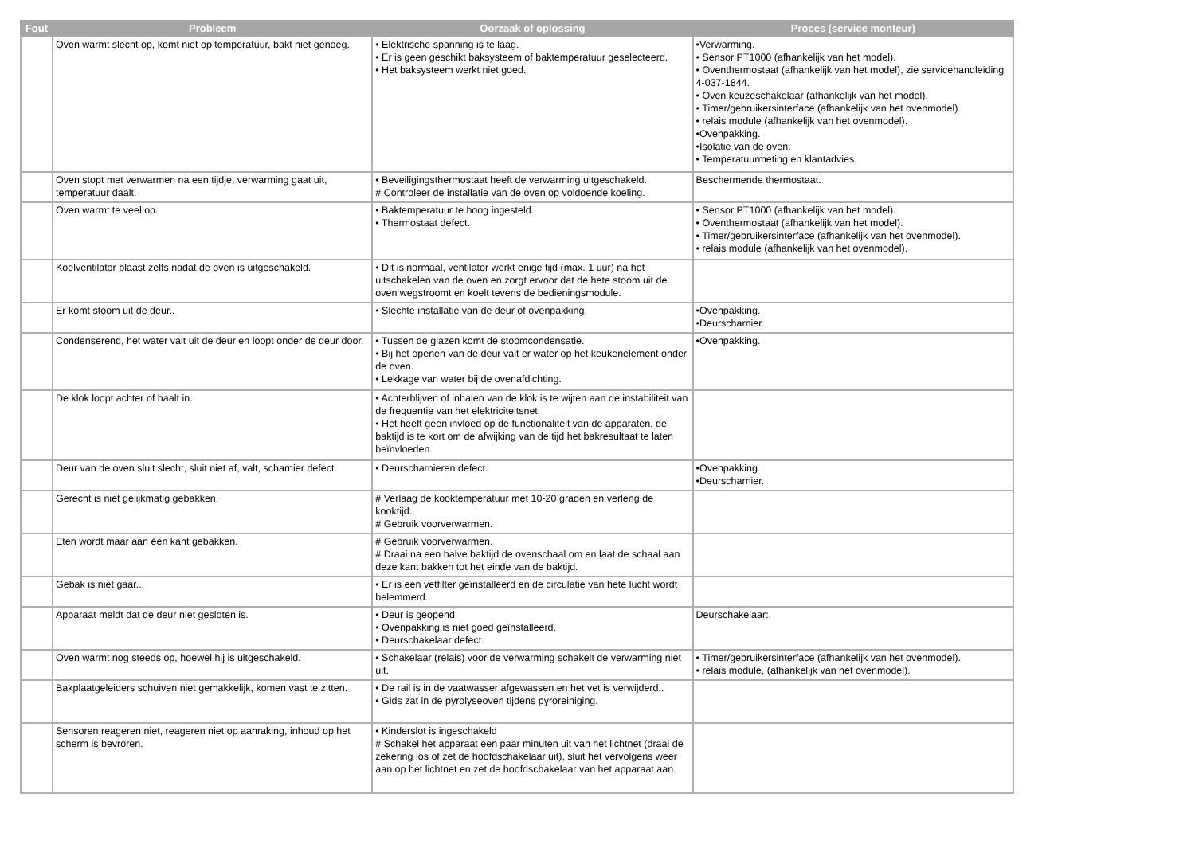| Fout | Probleem | Oorzaak of oplossing | Proces (service monteur) |
| --- | --- | --- | --- |
| | Oven warmt slecht op, komt niet op temperatuur, bakt niet genoeg. | • Elektrische spanning is te laag. • Er is geen geschikt baksysteem of baktemperatuur geselecteerd. • Het baksysteem werkt niet goed. | •Verwarming. • Sensor PT1000 (afhankelijk van het model). • Oventhermostaat (afhankelijk van het model), zie servicehandleiding 4-037-1844. • Oven keuzeschakelaar (afhankelijk van het model). • Timer/gebruikersinterface (afhankelijk van het ovenmodel). • relais module (afhankelijk van het ovenmodel). •Ovenpakking. •Isolatie van de oven. • Temperatuurmeting en klantadvies. |
| | Oven stopt met verwarmen na een tijdje, verwarming gaat uit, temperatuur daalt. | • Beveiligingsthermostaat heeft de verwarming uitgeschakeld. # Controleer de installatie van de oven op voldoende koeling. | Beschermende thermostaat. |
| | Oven warmt te veel op. | • Baktemperatuur te hoog ingesteld. • Thermostaat defect. | • Sensor PT1000 (afhankelijk van het model). • Oventhermostaat (afhankelijk van het model). • Timer/gebruikersinterface (afhankelijk van het ovenmodel). • relais module (afhankelijk van het ovenmodel). |
| | Koelventilator blaast zelfs nadat de oven is uitgeschakeld. | • Dit is normaal, ventilator werkt enige tijd (max. 1 uur) na het uitschakelen van de oven en zorgt ervoor dat de hete stoom uit de oven wegstroomt en koelt tevens de bedieningsmodule. | |
| | Er komt stoom uit de deur.. | • Slechte installatie van de deur of ovenpakking. | •Ovenpakking. •Deurscharnier. |
| | Condenserend, het water valt uit de deur en loopt onder de deur door. | • Tussen de glazen komt de stoomcondensatie. • Bij het openen van de deur valt er water op het keukenelement onder de oven. • Lekkage van water bij de ovenafdichting. | •Ovenpakking. |
| | De klok loopt achter of haalt in. | • Achterblijven of inhalen van de klok is te wijten aan de instabiliteit van de frequentie van het elektriciteitsnet. • Het heeft geen invloed op de functionaliteit van de apparaten, de baktijd is te kort om de afwijking van de tijd het bakresultaat te laten beïnvloeden. | |
| | Deur van de oven sluit slecht, sluit niet af, valt, scharnier defect. | • Deurscharnieren defect. | •Ovenpakking. •Deurscharnier. |
| | Gerecht is niet gelijkmatig gebakken. | # Verlaag de kooktemperatuur met 10-20 graden en verleng de kooktijd.. # Gebruik voorverwarmen. | |
| | Eten wordt maar aan één kant gebakken. | # Gebruik voorverwarmen. # Draai na een halve baktijd de ovenschaal om en laat de schaal aan deze kant bakken tot het einde van de baktijd. | |
| | Gebak is niet gaar.. | • Er is een vetfilter geïnstalleerd en de circulatie van hete lucht wordt belemmerd. | |
| | Apparaat meldt dat de deur niet gesloten is. | • Deur is geopend. • Ovenpakking is niet goed geïnstalleerd. • Deurschakelaar defect. | Deurschakelaar:. |
| | Oven warmt nog steeds op, hoewel hij is uitgeschakeld. | • Schakelaar (relais) voor de verwarming schakelt de verwarming niet uit. | • Timer/gebruikersinterface (afhankelijk van het ovenmodel). • relais module, (afhankelijk van het ovenmodel). |
| | Bakplaatgeleiders schuiven niet gemakkelijk, komen vast te zitten. | • De rail is in de vaatwasser afgewassen en het vet is verwijderd.. • Gids zat in de pyrolyseoven tijdens pyroreiniging. | |
| | Sensoren reageren niet, reageren niet op aanraking, inhoud op het scherm is bevroren. | • Kinderslot is ingeschakeld # Schakel het apparaat een paar minuten uit van het lichtnet (draai de zekering los of zet de hoofdschakelaar uit), sluit het vervolgens weer aan op het lichtnet en zet de hoofdschakelaar van het apparaat aan. | |